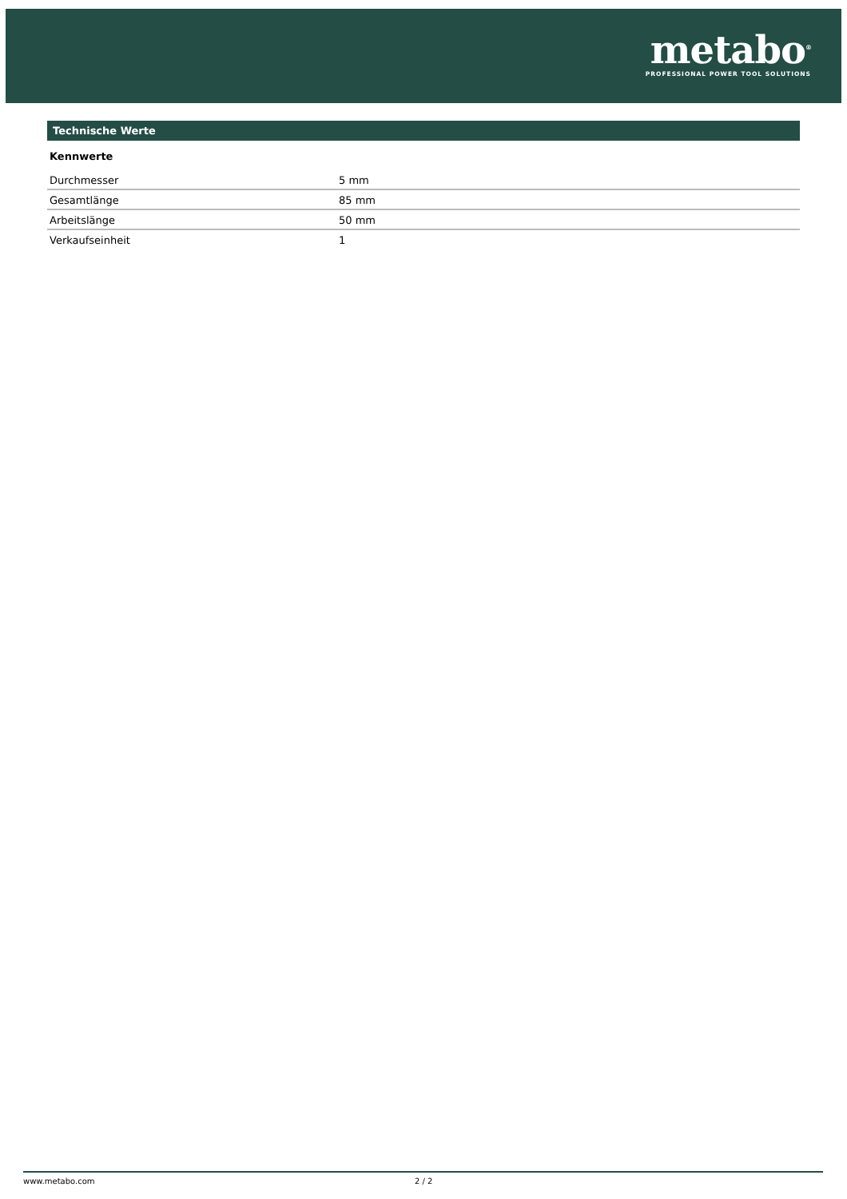metabo<sup>®</sup>
PROFESSIONAL POWER TOOL SOLUTIONS
Technische Werte
Kennwerte
| Durchmesser | 5 mm |
| Gesamtlänge | 85 mm |
| Arbeitslänge | 50 mm |
| Verkaufseinheit | 1 |
www.metabo.com 2 / 2